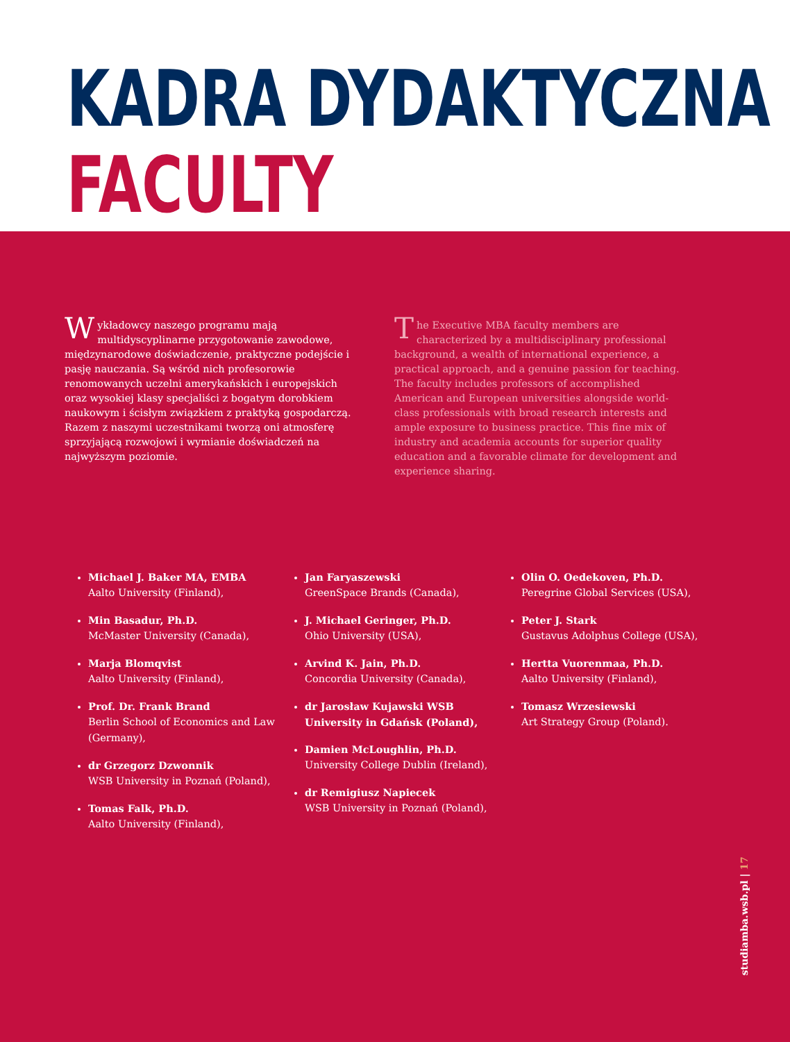KADRA DYDAKTYCZNA
FACULTY
Wykładowcy naszego programu mają multidyscyplinarne przygotowanie zawodowe, międzynarodowe doświadczenie, praktyczne podejście i pasję nauczania. Są wśród nich profesorowie renomowanych uczelni amerykańskich i europejskich oraz wysokiej klasy specjaliści z bogatym dorobkiem naukowym i ścisłym związkiem z praktyką gospodarczą. Razem z naszymi uczestnikami tworzą oni atmosferę sprzyjającą rozwojowi i wymianie doświadczeń na najwyższym poziomie.
The Executive MBA faculty members are characterized by a multidisciplinary professional background, a wealth of international experience, a practical approach, and a genuine passion for teaching. The faculty includes professors of accomplished American and European universities alongside world-class professionals with broad research interests and ample exposure to business practice. This fine mix of industry and academia accounts for superior quality education and a favorable climate for development and experience sharing.
Michael J. Baker MA, EMBA
Aalto University (Finland),
Min Basadur, Ph.D.
McMaster University (Canada),
Marja Blomqvist
Aalto University (Finland),
Prof. Dr. Frank Brand
Berlin School of Economics and Law (Germany),
dr Grzegorz Dzwonnik
WSB University in Poznań (Poland),
Tomas Falk, Ph.D.
Aalto University (Finland),
Jan Faryaszewski
GreenSpace Brands (Canada),
J. Michael Geringer, Ph.D.
Ohio University (USA),
Arvind K. Jain, Ph.D.
Concordia University (Canada),
dr Jarosław Kujawski WSB University in Gdańsk (Poland),
Damien McLoughlin, Ph.D.
University College Dublin (Ireland),
dr Remigiusz Napiecek
WSB University in Poznań (Poland),
Olin O. Oedekoven, Ph.D.
Peregrine Global Services (USA),
Peter J. Stark
Gustavus Adolphus College (USA),
Hertta Vuorenmaa, Ph.D.
Aalto University (Finland),
Tomasz Wrzesiewski
Art Strategy Group (Poland).
studiamba.wsb.pl | 17